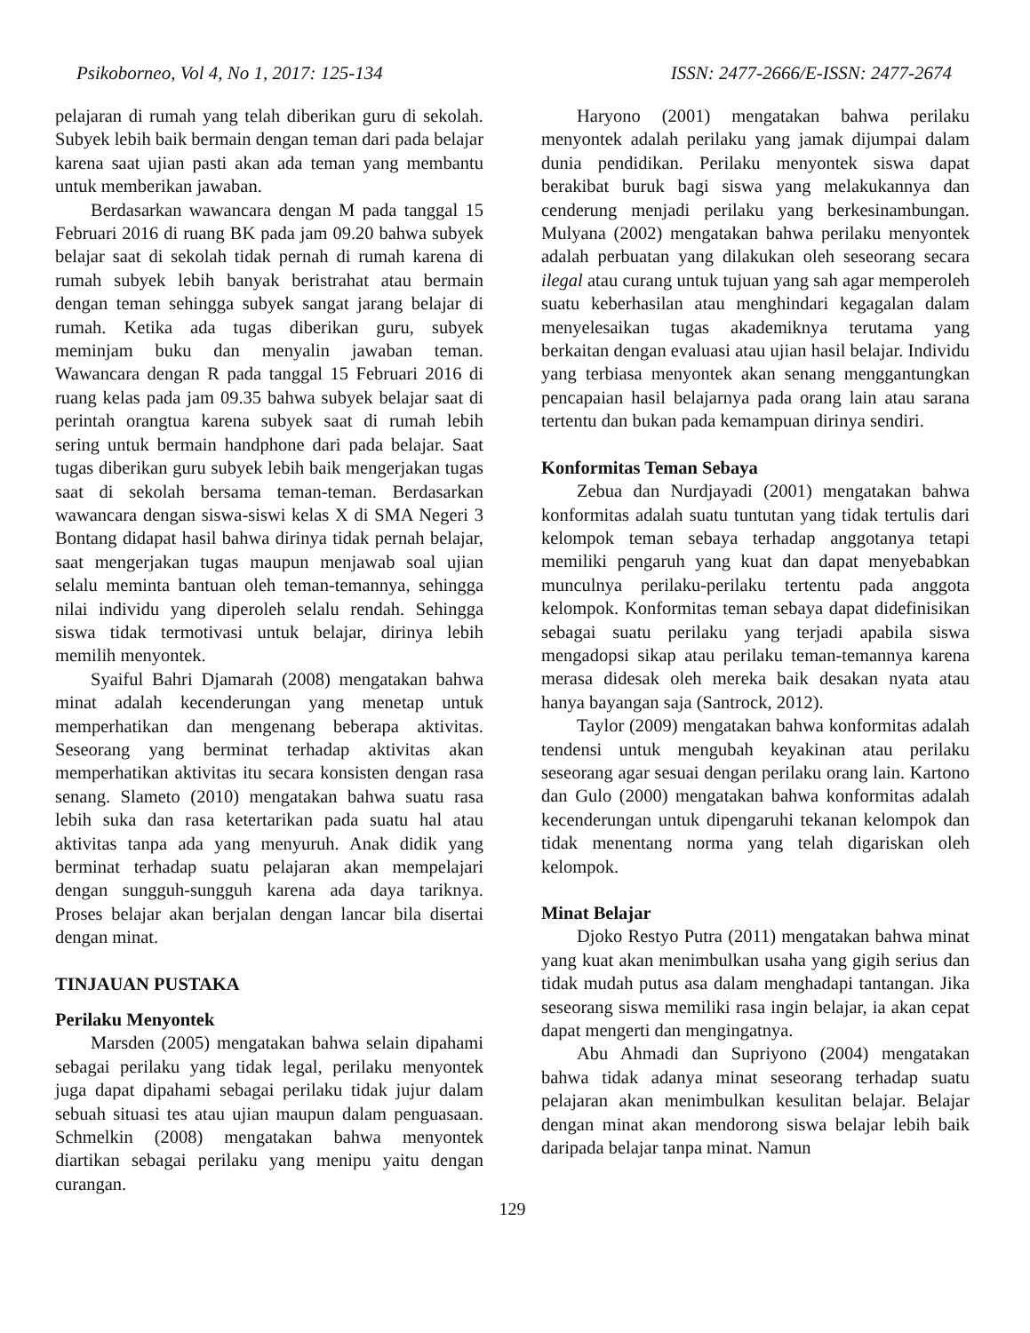Psikoborneo, Vol 4, No 1, 2017: 125-134 ISSN: 2477-2666/E-ISSN: 2477-2674
pelajaran di rumah yang telah diberikan guru di sekolah. Subyek lebih baik bermain dengan teman dari pada belajar karena saat ujian pasti akan ada teman yang membantu untuk memberikan jawaban.
Berdasarkan wawancara dengan M pada tanggal 15 Februari 2016 di ruang BK pada jam 09.20 bahwa subyek belajar saat di sekolah tidak pernah di rumah karena di rumah subyek lebih banyak beristrahat atau bermain dengan teman sehingga subyek sangat jarang belajar di rumah. Ketika ada tugas diberikan guru, subyek meminjam buku dan menyalin jawaban teman. Wawancara dengan R pada tanggal 15 Februari 2016 di ruang kelas pada jam 09.35 bahwa subyek belajar saat di perintah orangtua karena subyek saat di rumah lebih sering untuk bermain handphone dari pada belajar. Saat tugas diberikan guru subyek lebih baik mengerjakan tugas saat di sekolah bersama teman-teman. Berdasarkan wawancara dengan siswa-siswi kelas X di SMA Negeri 3 Bontang didapat hasil bahwa dirinya tidak pernah belajar, saat mengerjakan tugas maupun menjawab soal ujian selalu meminta bantuan oleh teman-temannya, sehingga nilai individu yang diperoleh selalu rendah. Sehingga siswa tidak termotivasi untuk belajar, dirinya lebih memilih menyontek.
Syaiful Bahri Djamarah (2008) mengatakan bahwa minat adalah kecenderungan yang menetap untuk memperhatikan dan mengenang beberapa aktivitas. Seseorang yang berminat terhadap aktivitas akan memperhatikan aktivitas itu secara konsisten dengan rasa senang. Slameto (2010) mengatakan bahwa suatu rasa lebih suka dan rasa ketertarikan pada suatu hal atau aktivitas tanpa ada yang menyuruh. Anak didik yang berminat terhadap suatu pelajaran akan mempelajari dengan sungguh-sungguh karena ada daya tariknya. Proses belajar akan berjalan dengan lancar bila disertai dengan minat.
TINJAUAN PUSTAKA
Perilaku Menyontek
Marsden (2005) mengatakan bahwa selain dipahami sebagai perilaku yang tidak legal, perilaku menyontek juga dapat dipahami sebagai perilaku tidak jujur dalam sebuah situasi tes atau ujian maupun dalam penguasaan. Schmelkin (2008) mengatakan bahwa menyontek diartikan sebagai perilaku yang menipu yaitu dengan curangan.
Haryono (2001) mengatakan bahwa perilaku menyontek adalah perilaku yang jamak dijumpai dalam dunia pendidikan. Perilaku menyontek siswa dapat berakibat buruk bagi siswa yang melakukannya dan cenderung menjadi perilaku yang berkesinambungan. Mulyana (2002) mengatakan bahwa perilaku menyontek adalah perbuatan yang dilakukan oleh seseorang secara ilegal atau curang untuk tujuan yang sah agar memperoleh suatu keberhasilan atau menghindari kegagalan dalam menyelesaikan tugas akademiknya terutama yang berkaitan dengan evaluasi atau ujian hasil belajar. Individu yang terbiasa menyontek akan senang menggantungkan pencapaian hasil belajarnya pada orang lain atau sarana tertentu dan bukan pada kemampuan dirinya sendiri.
Konformitas Teman Sebaya
Zebua dan Nurdjayadi (2001) mengatakan bahwa konformitas adalah suatu tuntutan yang tidak tertulis dari kelompok teman sebaya terhadap anggotanya tetapi memiliki pengaruh yang kuat dan dapat menyebabkan munculnya perilaku-perilaku tertentu pada anggota kelompok. Konformitas teman sebaya dapat didefinisikan sebagai suatu perilaku yang terjadi apabila siswa mengadopsi sikap atau perilaku teman-temannya karena merasa didesak oleh mereka baik desakan nyata atau hanya bayangan saja (Santrock, 2012).
Taylor (2009) mengatakan bahwa konformitas adalah tendensi untuk mengubah keyakinan atau perilaku seseorang agar sesuai dengan perilaku orang lain. Kartono dan Gulo (2000) mengatakan bahwa konformitas adalah kecenderungan untuk dipengaruhi tekanan kelompok dan tidak menentang norma yang telah digariskan oleh kelompok.
Minat Belajar
Djoko Restyo Putra (2011) mengatakan bahwa minat yang kuat akan menimbulkan usaha yang gigih serius dan tidak mudah putus asa dalam menghadapi tantangan. Jika seseorang siswa memiliki rasa ingin belajar, ia akan cepat dapat mengerti dan mengingatnya.
Abu Ahmadi dan Supriyono (2004) mengatakan bahwa tidak adanya minat seseorang terhadap suatu pelajaran akan menimbulkan kesulitan belajar. Belajar dengan minat akan mendorong siswa belajar lebih baik daripada belajar tanpa minat. Namun
129